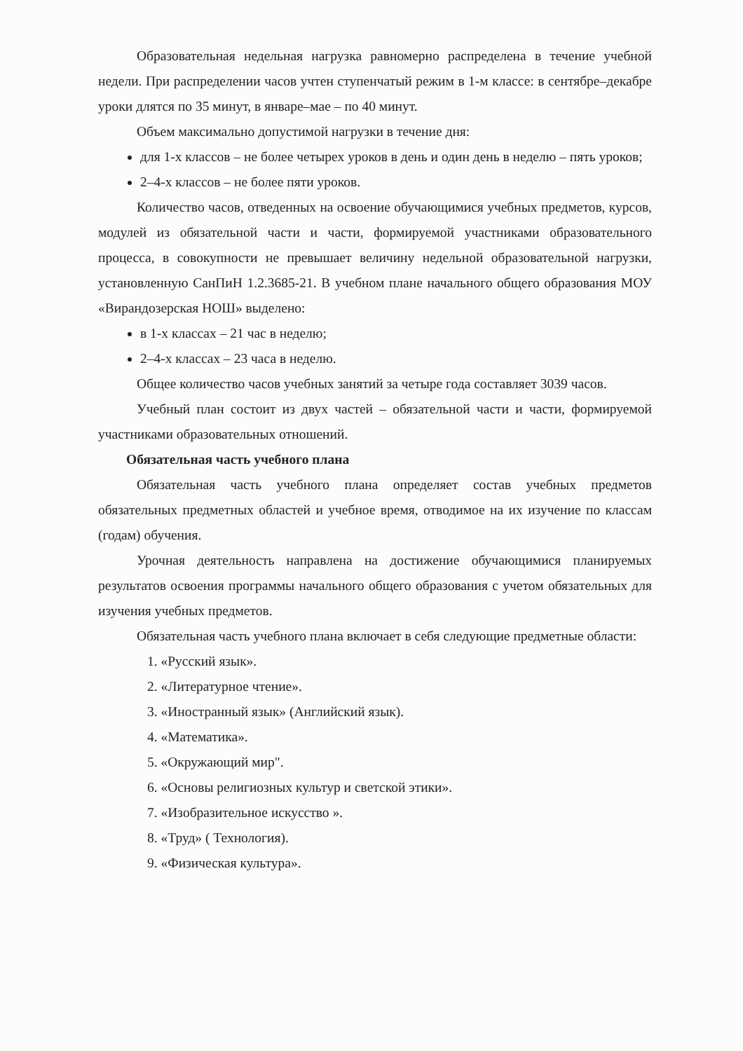Образовательная недельная нагрузка равномерно распределена в течение учебной недели. При распределении часов учтен ступенчатый режим в 1-м классе: в сентябре–декабре уроки длятся по 35 минут, в январе–мае – по 40 минут.
Объем максимально допустимой нагрузки в течение дня:
для 1-х классов – не более четырех уроков в день и один день в неделю – пять уроков;
2–4-х классов – не более пяти уроков.
Количество часов, отведенных на освоение обучающимися учебных предметов, курсов, модулей из обязательной части и части, формируемой участниками образовательного процесса, в совокупности не превышает величину недельной образовательной нагрузки, установленную СанПиН 1.2.3685-21. В учебном плане начального общего образования МОУ «Вирандозерская НОШ» выделено:
в 1-х классах – 21 час в неделю;
2–4-х классах – 23 часа в неделю.
Общее количество часов учебных занятий за четыре года составляет 3039 часов.
Учебный план состоит из двух частей – обязательной части и части, формируемой участниками образовательных отношений.
Обязательная часть учебного плана
Обязательная часть учебного плана определяет состав учебных предметов обязательных предметных областей и учебное время, отводимое на их изучение по классам (годам) обучения.
Урочная деятельность направлена на достижение обучающимися планируемых результатов освоения программы начального общего образования с учетом обязательных для изучения учебных предметов.
Обязательная часть учебного плана включает в себя следующие предметные области:
1. «Русский язык».
2. «Литературное чтение».
3. «Иностранный язык» (Английский язык).
4. «Математика».
5. «Окружающий мир".
6. «Основы религиозных культур и светской этики».
7. «Изобразительное искусство ».
8. «Труд» ( Технология).
9. «Физическая культура».